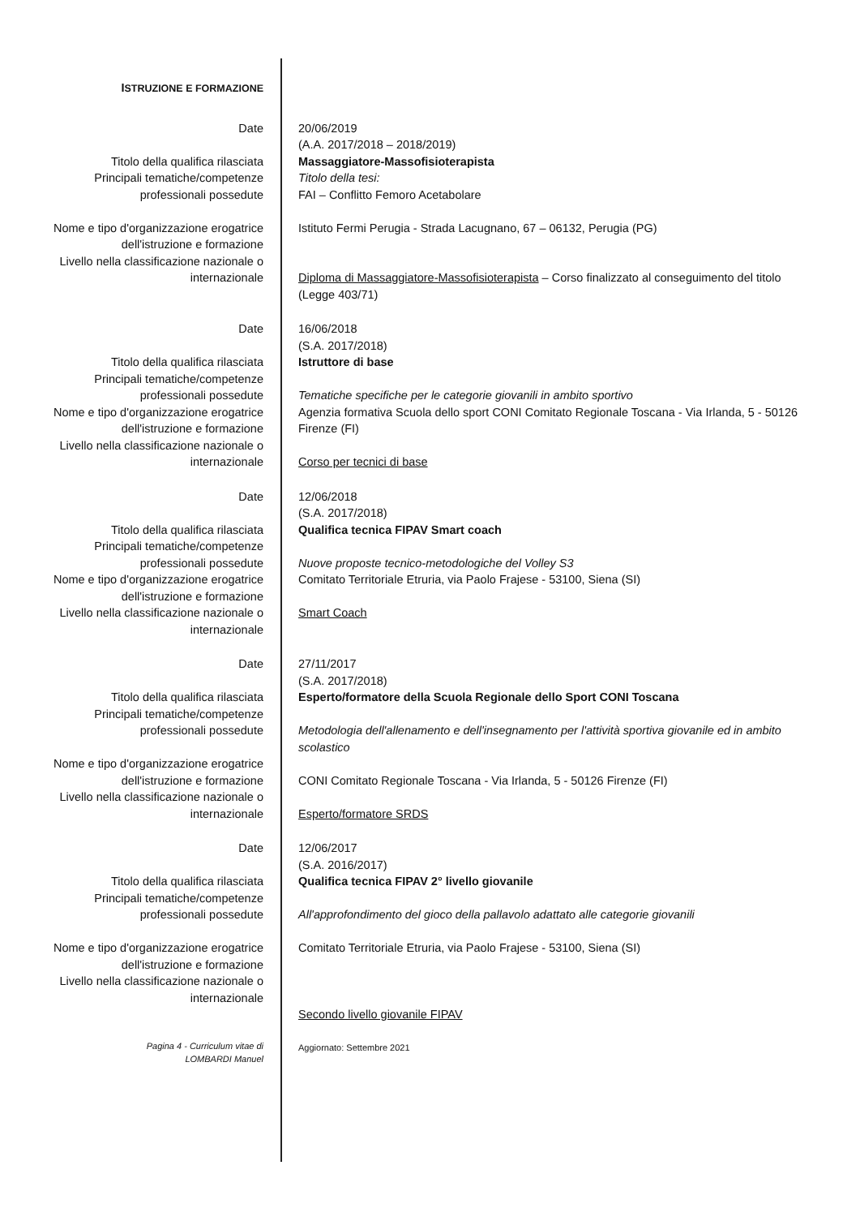ISTRUZIONE E FORMAZIONE
Date
Titolo della qualifica rilasciata
Principali tematiche/competenze professionali possedute
Nome e tipo d'organizzazione erogatrice dell'istruzione e formazione
Livello nella classificazione nazionale o internazionale
20/06/2019
(A.A. 2017/2018 – 2018/2019)
Massaggiatore-Massofisioterapista
Titolo della tesi:
FAI – Conflitto Femoro Acetabolare
Istituto Fermi Perugia - Strada Lacugnano, 67 – 06132, Perugia (PG)
Diploma di Massaggiatore-Massofisioterapista – Corso finalizzato al conseguimento del titolo (Legge 403/71)
Date
Titolo della qualifica rilasciata
Principali tematiche/competenze professionali possedute
Nome e tipo d'organizzazione erogatrice dell'istruzione e formazione
Livello nella classificazione nazionale o internazionale
16/06/2018
(S.A. 2017/2018)
Istruttore di base
Tematiche specifiche per le categorie giovanili in ambito sportivo
Agenzia formativa Scuola dello sport CONI Comitato Regionale Toscana - Via Irlanda, 5 - 50126 Firenze (FI)
Corso per tecnici di base
Date
Titolo della qualifica rilasciata
Principali tematiche/competenze professionali possedute
Nome e tipo d'organizzazione erogatrice dell'istruzione e formazione
Livello nella classificazione nazionale o internazionale
12/06/2018
(S.A. 2017/2018)
Qualifica tecnica FIPAV Smart coach
Nuove proposte tecnico-metodologiche del Volley S3
Comitato Territoriale Etruria, via Paolo Frajese - 53100, Siena (SI)
Smart Coach
Date
Titolo della qualifica rilasciata
Principali tematiche/competenze professionali possedute
Nome e tipo d'organizzazione erogatrice dell'istruzione e formazione
Livello nella classificazione nazionale o internazionale
27/11/2017
(S.A. 2017/2018)
Esperto/formatore della Scuola Regionale dello Sport CONI Toscana
Metodologia dell'allenamento e dell'insegnamento per l'attività sportiva giovanile ed in ambito scolastico
CONI Comitato Regionale Toscana - Via Irlanda, 5 - 50126 Firenze (FI)
Esperto/formatore SRDS
Date
Titolo della qualifica rilasciata
Principali tematiche/competenze professionali possedute
Nome e tipo d'organizzazione erogatrice dell'istruzione e formazione
Livello nella classificazione nazionale o internazionale
12/06/2017
(S.A. 2016/2017)
Qualifica tecnica FIPAV 2° livello giovanile
All'approfondimento del gioco della pallavolo adattato alle categorie giovanili
Comitato Territoriale Etruria, via Paolo Frajese - 53100, Siena (SI)
Secondo livello giovanile FIPAV
Pagina 4 - Curriculum vitae di
LOMBARDI Manuel
Aggiornato: Settembre 2021